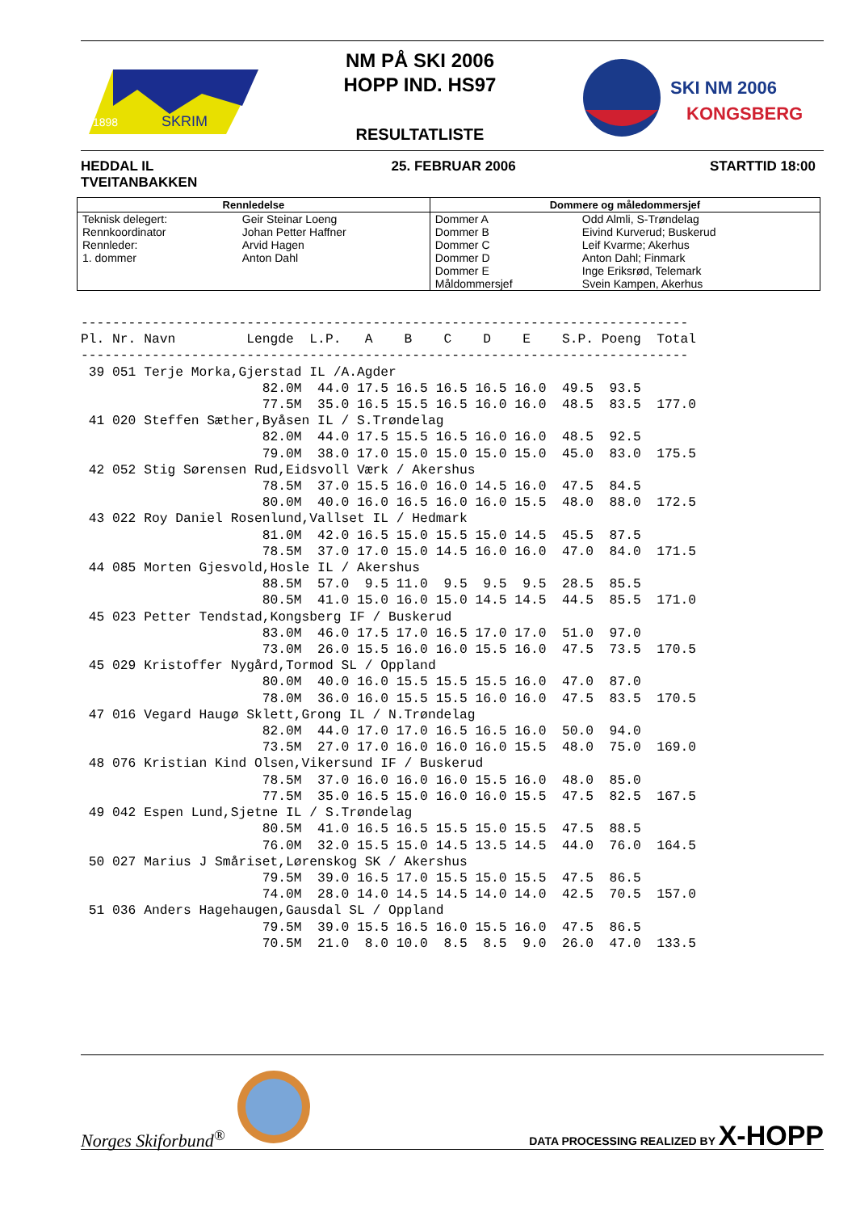SKRIM
1898
NM PÅ SKI 2006
HOPP IND. HS97
RESULTATLISTE
SKI NM 2006
KONGSBERG
HEDDAL IL
TVEITANBAKKEN
25. FEBRUAR 2006 STARTTID 18:00
| Rennledelse | | Dommere og måledommersjef | |
| --- | --- | --- | --- |
| Teknisk delegert: Rennkoordinator Rennleder: 1. dommer | Geir Steinar Loeng Johan Petter Haffner Arvid Hagen Anton Dahl | Dommer A Dommer B Dommer C Dommer D Dommer E Måldommersjef | Odd Almli, S-Trøndelag Eivind Kurverud; Buskerud Leif Kvarme; Akerhus Anton Dahl; Finmark Inge Eriksrød, Telemark Svein Kampen, Akerhus |
-----------------------------------------------------------------------------
Pl. Nr. Navn         Lengde  L.P.   A    B    C    D    E    S.P. Poeng  Total
-----------------------------------------------------------------------------
 39 051 Terje Morka,Gjerstad IL /A.Agder
                       82.0M  44.0 17.5 16.5 16.5 16.5 16.0  49.5  93.5
                       77.5M  35.0 16.5 15.5 16.5 16.0 16.0  48.5  83.5  177.0
 41 020 Steffen Sæther,Byåsen IL / S.Trøndelag
                       82.0M  44.0 17.5 15.5 16.5 16.0 16.0  48.5  92.5
                       79.0M  38.0 17.0 15.0 15.0 15.0 15.0  45.0  83.0  175.5
 42 052 Stig Sørensen Rud,Eidsvoll Værk / Akershus
                       78.5M  37.0 15.5 16.0 16.0 14.5 16.0  47.5  84.5
                       80.0M  40.0 16.0 16.5 16.0 16.0 15.5  48.0  88.0  172.5
 43 022 Roy Daniel Rosenlund,Vallset IL / Hedmark
                       81.0M  42.0 16.5 15.0 15.5 15.0 14.5  45.5  87.5
                       78.5M  37.0 17.0 15.0 14.5 16.0 16.0  47.0  84.0  171.5
 44 085 Morten Gjesvold,Hosle IL / Akershus
                       88.5M  57.0  9.5 11.0  9.5  9.5  9.5  28.5  85.5
                       80.5M  41.0 15.0 16.0 15.0 14.5 14.5  44.5  85.5  171.0
 45 023 Petter Tendstad,Kongsberg IF / Buskerud
                       83.0M  46.0 17.5 17.0 16.5 17.0 17.0  51.0  97.0
                       73.0M  26.0 15.5 16.0 16.0 15.5 16.0  47.5  73.5  170.5
 45 029 Kristoffer Nygård,Tormod SL / Oppland
                       80.0M  40.0 16.0 15.5 15.5 15.5 16.0  47.0  87.0
                       78.0M  36.0 16.0 15.5 15.5 16.0 16.0  47.5  83.5  170.5
 47 016 Vegard Haugø Sklett,Grong IL / N.Trøndelag
                       82.0M  44.0 17.0 17.0 16.5 16.5 16.0  50.0  94.0
                       73.5M  27.0 17.0 16.0 16.0 16.0 15.5  48.0  75.0  169.0
 48 076 Kristian Kind Olsen,Vikersund IF / Buskerud
                       78.5M  37.0 16.0 16.0 16.0 15.5 16.0  48.0  85.0
                       77.5M  35.0 16.5 15.0 16.0 16.0 15.5  47.5  82.5  167.5
 49 042 Espen Lund,Sjetne IL / S.Trøndelag
                       80.5M  41.0 16.5 16.5 15.5 15.0 15.5  47.5  88.5
                       76.0M  32.0 15.5 15.0 14.5 13.5 14.5  44.0  76.0  164.5
 50 027 Marius J Småriset,Lørenskog SK / Akershus
                       79.5M  39.0 16.5 17.0 15.5 15.0 15.5  47.5  86.5
                       74.0M  28.0 14.0 14.5 14.5 14.0 14.0  42.5  70.5  157.0
 51 036 Anders Hagehaugen,Gausdal SL / Oppland
                       79.5M  39.0 15.5 16.5 16.0 15.5 16.0  47.5  86.5
                       70.5M  21.0  8.0 10.0  8.5  8.5  9.0  26.0  47.0  133.5
Norges Skiforbund<sup>®</sup>
DATA PROCESSING REALIZED BY X-HOPP